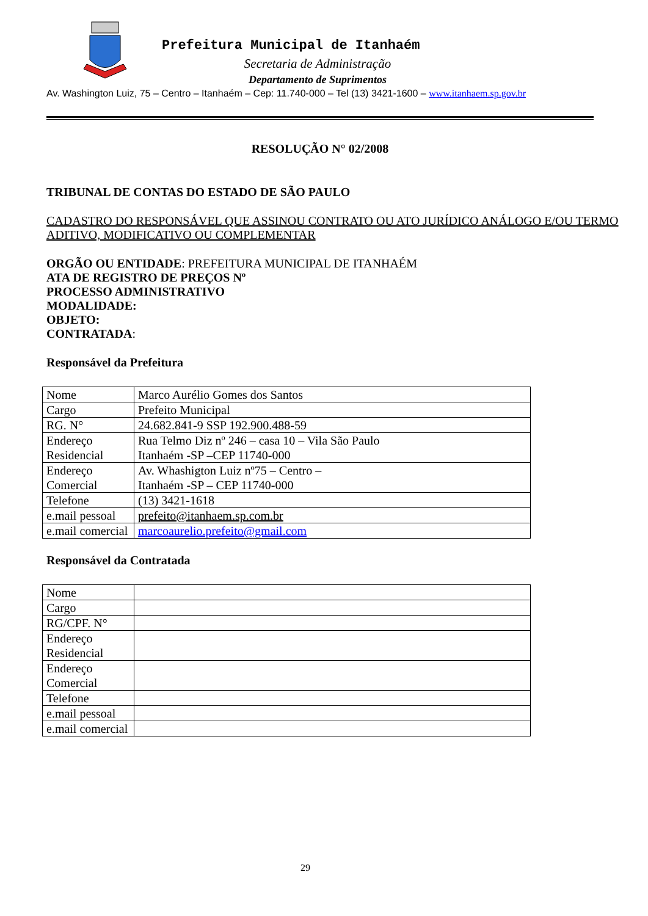Prefeitura Municipal de Itanhaém
Secretaria de Administração
Departamento de Suprimentos
Av. Washington Luiz, 75 – Centro – Itanhaém – Cep: 11.740-000 – Tel (13) 3421-1600 – www.itanhaem.sp.gov.br
RESOLUÇÃO N° 02/2008
TRIBUNAL DE CONTAS DO ESTADO DE SÃO PAULO
CADASTRO DO RESPONSÁVEL QUE ASSINOU CONTRATO OU ATO JURÍDICO ANÁLOGO E/OU TERMO ADITIVO, MODIFICATIVO OU COMPLEMENTAR
ORGÃO OU ENTIDADE: PREFEITURA MUNICIPAL DE ITANHAÉM
ATA DE REGISTRO DE PREÇOS Nº
PROCESSO ADMINISTRATIVO
MODALIDADE:
OBJETO:
CONTRATADA:
Responsável da Prefeitura
| Nome | Marco Aurélio Gomes dos Santos |
| Cargo | Prefeito Municipal |
| RG. N° | 24.682.841-9 SSP 192.900.488-59 |
| Endereço Residencial | Rua Telmo Diz nº 246 – casa 10 – Vila São Paulo Itanhaém -SP –CEP 11740-000 |
| Endereço Comercial | Av. Whashigton Luiz nº75 – Centro – Itanhaém -SP – CEP 11740-000 |
| Telefone | (13) 3421-1618 |
| e.mail pessoal | prefeito@itanhaem.sp.com.br |
| e.mail comercial | marcoaurelio.prefeito@gmail.com |
Responsável da Contratada
| Nome | |
| Cargo | |
| RG/CPF. N° | |
| Endereço Residencial | |
| Endereço Comercial | |
| Telefone | |
| e.mail pessoal | |
| e.mail comercial | |
29